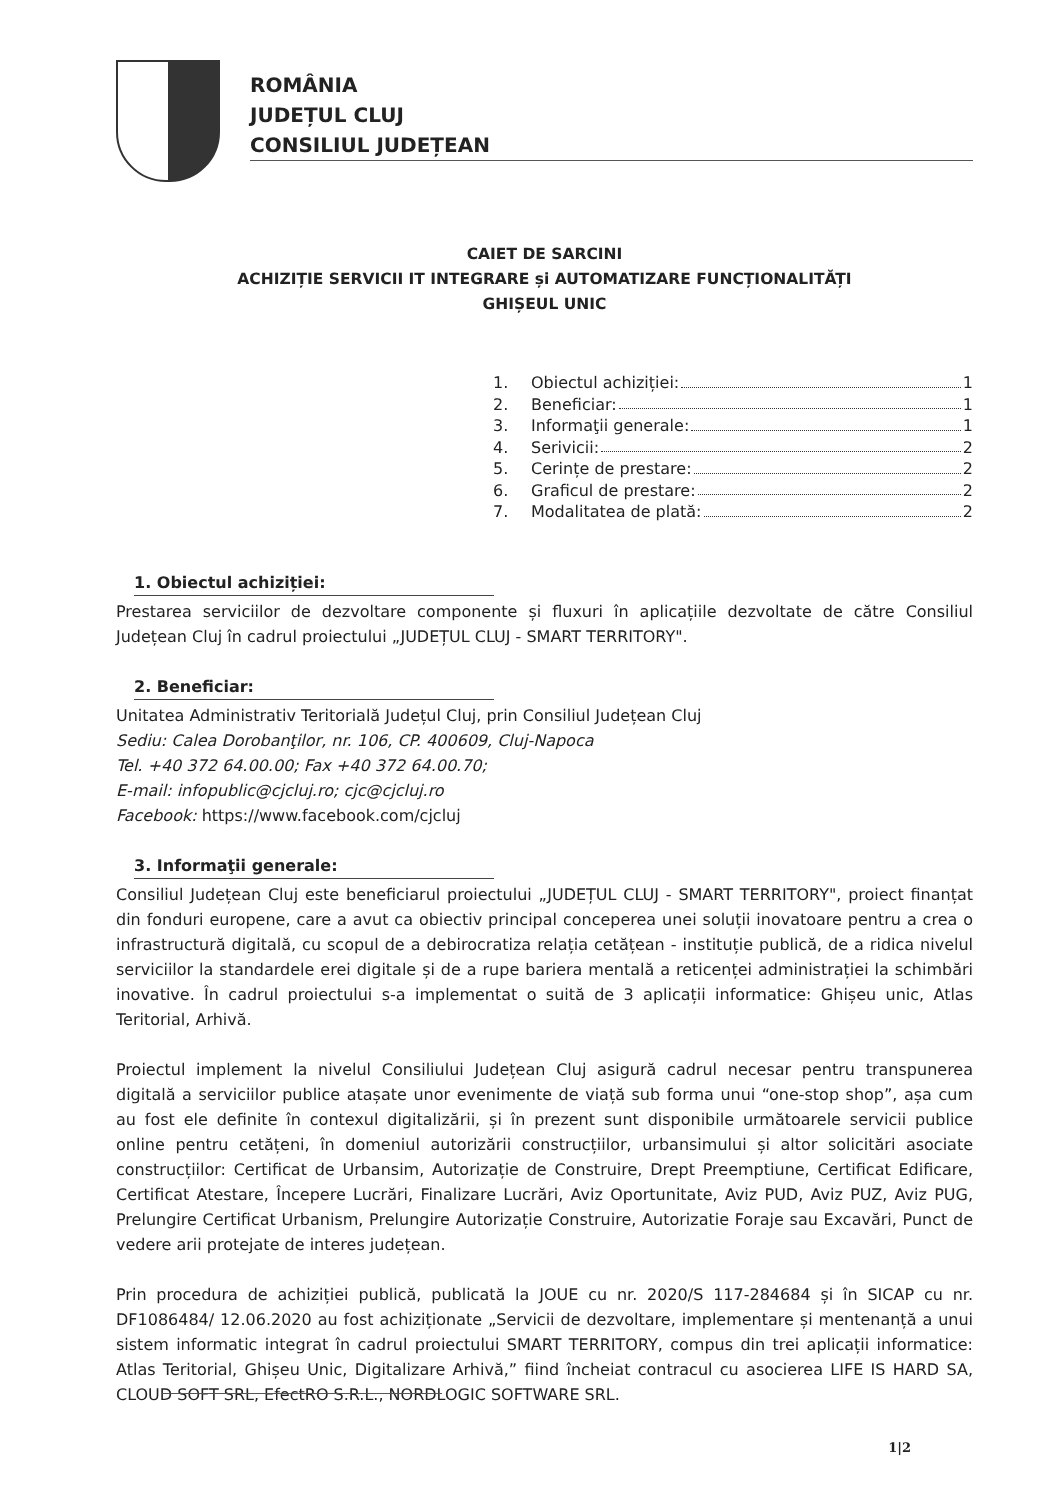ROMÂNIA
JUDEȚUL CLUJ
CONSILIUL JUDEȚEAN
CAIET DE SARCINI
ACHIZIȚIE SERVICII IT INTEGRARE și AUTOMATIZARE FUNCȚIONALITĂȚI
GHIȘEUL UNIC
1. Obiectul achiziției: 1
2. Beneficiar: 1
3. Informaţii generale: 1
4. Serivicii: 2
5. Cerințe de prestare: 2
6. Graficul de prestare: 2
7. Modalitatea de plată: 2
1. Obiectul achiziției:
Prestarea serviciilor de dezvoltare componente și fluxuri în aplicațiile dezvoltate de către Consiliul Județean Cluj în cadrul proiectului „JUDEȚUL CLUJ - SMART TERRITORY".
2. Beneficiar:
Unitatea Administrativ Teritorială Județul Cluj, prin Consiliul Județean Cluj
Sediu: Calea Dorobanţilor, nr. 106, CP. 400609, Cluj-Napoca
Tel. +40 372 64.00.00; Fax +40 372 64.00.70;
E-mail: infopublic@cjcluj.ro; cjc@cjcluj.ro
Facebook: https://www.facebook.com/cjcluj
3. Informaţii generale:
Consiliul Județean Cluj este beneficiarul proiectului „JUDEȚUL CLUJ - SMART TERRITORY", proiect finanțat din fonduri europene, care a avut ca obiectiv principal conceperea unei soluții inovatoare pentru a crea o infrastructură digitală, cu scopul de a debirocratiza relația cetățean - instituție publică, de a ridica nivelul serviciilor la standardele erei digitale și de a rupe bariera mentală a reticenței administrației la schimbări inovative. În cadrul proiectului s-a implementat o suită de 3 aplicații informatice: Ghișeu unic, Atlas Teritorial, Arhivă.
Proiectul implement la nivelul Consiliului Județean Cluj asigură cadrul necesar pentru transpunerea digitală a serviciilor publice atașate unor evenimente de viață sub forma unui “one-stop shop”, așa cum au fost ele definite în contexul digitalizării, și în prezent sunt disponibile următoarele servicii publice online pentru cetățeni, în domeniul autorizării construcțiilor, urbansimului și altor solicitări asociate construcțiilor: Certificat de Urbansim, Autorizație de Construire, Drept Preemptiune, Certificat Edificare, Certificat Atestare, Începere Lucrări, Finalizare Lucrări, Aviz Oportunitate, Aviz PUD, Aviz PUZ, Aviz PUG, Prelungire Certificat Urbanism, Prelungire Autorizație Construire, Autorizatie Foraje sau Excavări, Punct de vedere arii protejate de interes județean.
Prin procedura de achiziției publică, publicată la JOUE cu nr. 2020/S 117-284684 și în SICAP cu nr. DF1086484/ 12.06.2020 au fost achiziționate „Servicii de dezvoltare, implementare și mentenanță a unui sistem informatic integrat în cadrul proiectului SMART TERRITORY, compus din trei aplicații informatice: Atlas Teritorial, Ghișeu Unic, Digitalizare Arhivă,” fiind încheiat contracul cu asocierea LIFE IS HARD SA, CLOUD SOFT SRL, EfectRO S.R.L., NORDLOGIC SOFTWARE SRL.
1|2